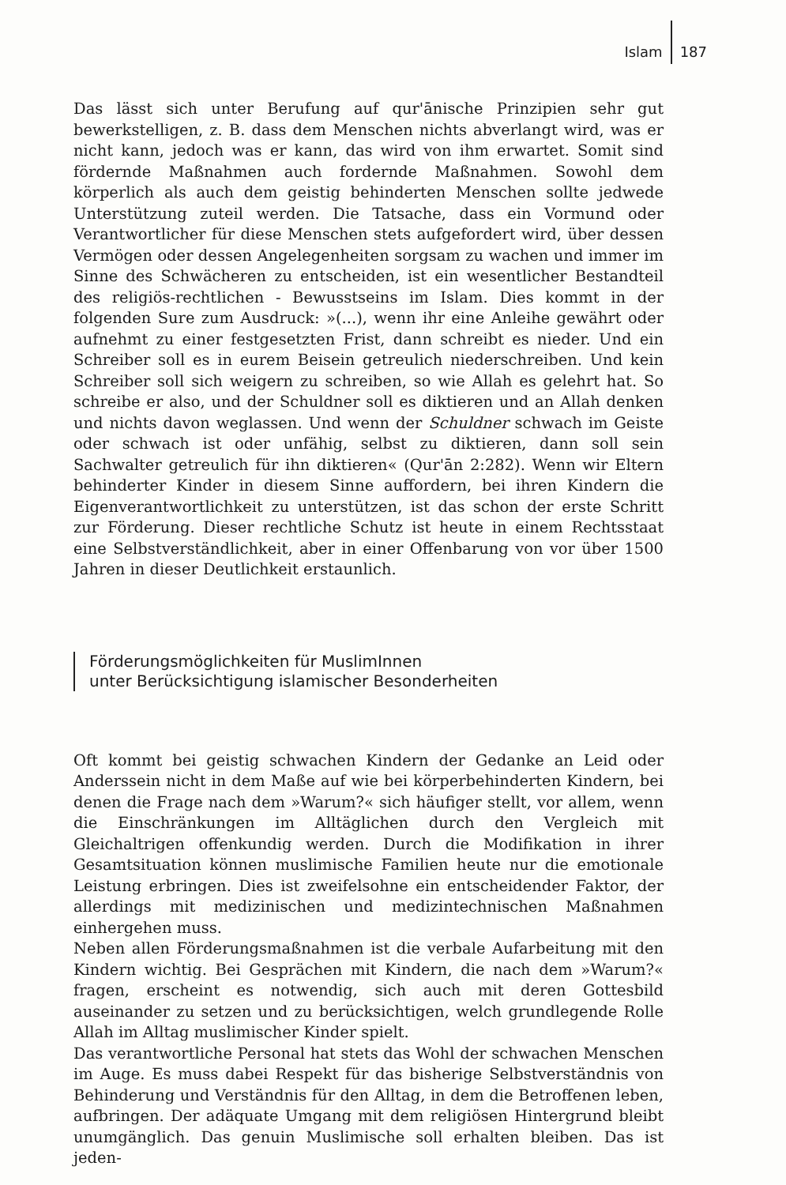Islam 187
Das lässt sich unter Berufung auf qur'ānische Prinzipien sehr gut bewerkstelligen, z. B. dass dem Menschen nichts abverlangt wird, was er nicht kann, jedoch was er kann, das wird von ihm erwartet. Somit sind fördernde Maßnahmen auch fordernde Maßnahmen. Sowohl dem körperlich als auch dem geistig behinderten Menschen sollte jedwede Unterstützung zuteil werden. Die Tatsache, dass ein Vormund oder Verantwortlicher für diese Menschen stets aufgefordert wird, über dessen Vermögen oder dessen Angelegenheiten sorgsam zu wachen und immer im Sinne des Schwächeren zu entscheiden, ist ein wesentlicher Bestandteil des religiös-rechtlichen - Bewusstseins im Islam. Dies kommt in der folgenden Sure zum Ausdruck: »(...), wenn ihr eine Anleihe gewährt oder aufnehmt zu einer festgesetzten Frist, dann schreibt es nieder. Und ein Schreiber soll es in eurem Beisein getreulich niederschreiben. Und kein Schreiber soll sich weigern zu schreiben, so wie Allah es gelehrt hat. So schreibe er also, und der Schuldner soll es diktieren und an Allah denken und nichts davon weglassen. Und wenn der Schuldner schwach im Geiste oder schwach ist oder unfähig, selbst zu diktieren, dann soll sein Sachwalter getreulich für ihn diktieren« (Qur'ān 2:282). Wenn wir Eltern behinderter Kinder in diesem Sinne auffordern, bei ihren Kindern die Eigenverantwortlichkeit zu unterstützen, ist das schon der erste Schritt zur Förderung. Dieser rechtliche Schutz ist heute in einem Rechtsstaat eine Selbstverständlichkeit, aber in einer Offenbarung von vor über 1500 Jahren in dieser Deutlichkeit erstaunlich.
Förderungsmöglichkeiten für MuslimInnen
unter Berücksichtigung islamischer Besonderheiten
Oft kommt bei geistig schwachen Kindern der Gedanke an Leid oder Anderssein nicht in dem Maße auf wie bei körperbehinderten Kindern, bei denen die Frage nach dem »Warum?« sich häufiger stellt, vor allem, wenn die Einschränkungen im Alltäglichen durch den Vergleich mit Gleichaltrigen offenkundig werden. Durch die Modifikation in ihrer Gesamtsituation können muslimische Familien heute nur die emotionale Leistung erbringen. Dies ist zweifelsohne ein entscheidender Faktor, der allerdings mit medizinischen und medizintechnischen Maßnahmen einhergehen muss.
Neben allen Förderungsmaßnahmen ist die verbale Aufarbeitung mit den Kindern wichtig. Bei Gesprächen mit Kindern, die nach dem »Warum?« fragen, erscheint es notwendig, sich auch mit deren Gottesbild auseinander zu setzen und zu berücksichtigen, welch grundlegende Rolle Allah im Alltag muslimischer Kinder spielt.
Das verantwortliche Personal hat stets das Wohl der schwachen Menschen im Auge. Es muss dabei Respekt für das bisherige Selbstverständnis von Behinderung und Verständnis für den Alltag, in dem die Betroffenen leben, aufbringen. Der adäquate Umgang mit dem religiösen Hintergrund bleibt unumgänglich. Das genuin Muslimische soll erhalten bleiben. Das ist jeden-